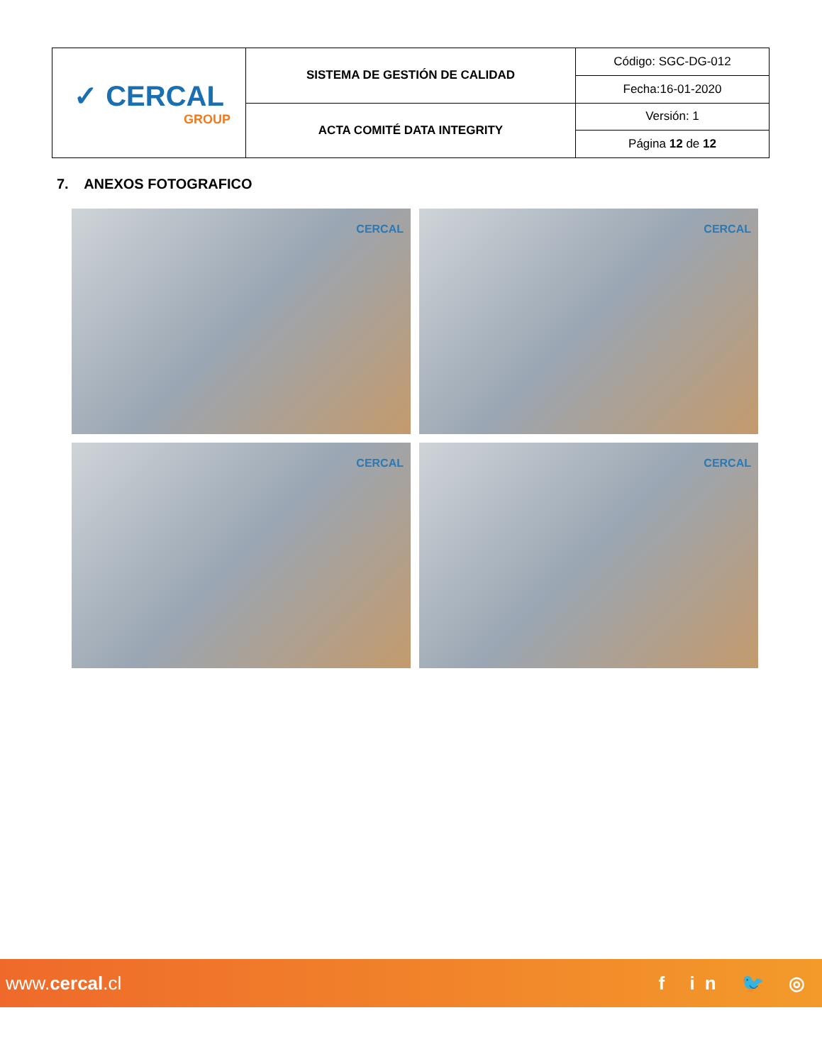| ✓ CERCAL GROUP | SISTEMA DE GESTIÓN DE CALIDAD | Código: SGC-DG-012 |
| | | Fecha:16-01-2020 |
| | ACTA COMITÉ DATA INTEGRITY | Versión: 1 |
| | | Página 12 de 12 |
7. ANEXOS FOTOGRAFICO
CERCAL
CERCAL
CERCAL
CERCAL
www.cercal.cl f in 🐦 ◎